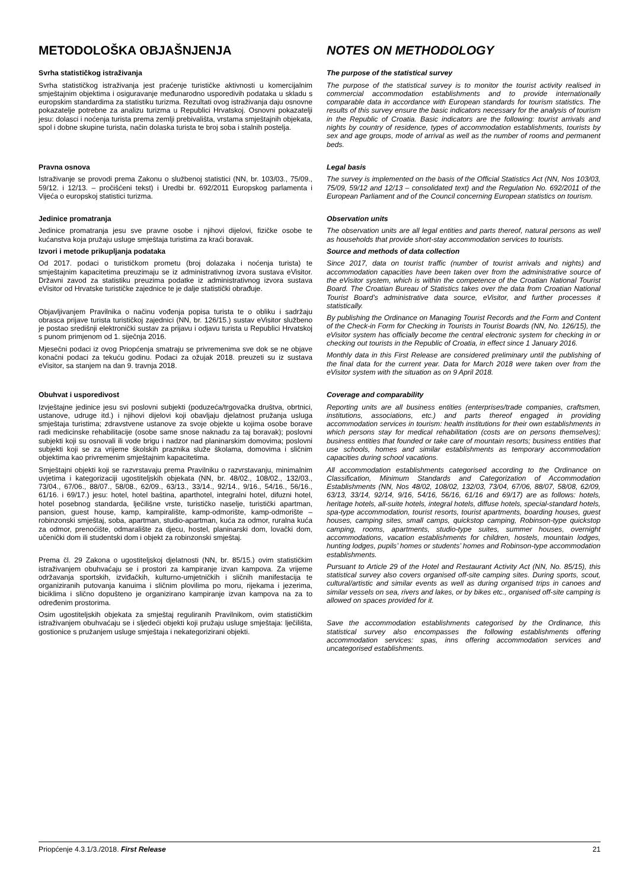METODOLOŠKA OBJAŠNJENJA NOTES ON METHODOLOGY
Svrha statističkog istraživanja
Svrha statističkog istraživanja jest praćenje turističke aktivnosti u komercijalnim smještajnim objektima i osiguravanje međunarodno usporedivih podataka u skladu s europskim standardima za statistiku turizma. Rezultati ovog istraživanja daju osnovne pokazatelje potrebne za analizu turizma u Republici Hrvatskoj. Osnovni pokazatelji jesu: dolasci i noćenja turista prema zemlji prebivališta, vrstama smještajnih objekata, spol i dobne skupine turista, način dolaska turista te broj soba i stalnih postelja.
The purpose of the statistical survey
The purpose of the statistical survey is to monitor the tourist activity realised in commercial accommodation establishments and to provide internationally comparable data in accordance with European standards for tourism statistics. The results of this survey ensure the basic indicators necessary for the analysis of tourism in the Republic of Croatia. Basic indicators are the following: tourist arrivals and nights by country of residence, types of accommodation establishments, tourists by sex and age groups, mode of arrival as well as the number of rooms and permanent beds.
Pravna osnova
Istraživanje se provodi prema Zakonu o službenoj statistici (NN, br. 103/03., 75/09., 59/12. i 12/13. – pročišćeni tekst) i Uredbi br. 692/2011 Europskog parlamenta i Vijeća o europskoj statistici turizma.
Legal basis
The survey is implemented on the basis of the Official Statistics Act (NN, Nos 103/03, 75/09, 59/12 and 12/13 – consolidated text) and the Regulation No. 692/2011 of the European Parliament and of the Council concerning European statistics on tourism.
Jedinice promatranja
Jedinice promatranja jesu sve pravne osobe i njihovi dijelovi, fizičke osobe te kućanstva koja pružaju usluge smještaja turistima za kraći boravak.
Observation units
The observation units are all legal entities and parts thereof, natural persons as well as households that provide short-stay accommodation services to tourists.
Izvori i metode prikupljanja podataka
Od 2017. podaci o turističkom prometu (broj dolazaka i noćenja turista) te smještajnim kapacitetima preuzimaju se iz administrativnog izvora sustava eVisitor. Državni zavod za statistiku preuzima podatke iz administrativnog izvora sustava eVisitor od Hrvatske turističke zajednice te je dalje statistički obrađuje.
Objavljivanjem Pravilnika o načinu vođenja popisa turista te o obliku i sadržaju obrasca prijave turista turističkoj zajednici (NN, br. 126/15.) sustav eVisitor službeno je postao središnji elektronički sustav za prijavu i odjavu turista u Republici Hrvatskoj s punom primjenom od 1. siječnja 2016.
Mjesečni podaci iz ovog Priopćenja smatraju se privremenima sve dok se ne objave konačni podaci za tekuću godinu. Podaci za ožujak 2018. preuzeti su iz sustava eVisitor, sa stanjem na dan 9. travnja 2018.
Source and methods of data collection
Since 2017, data on tourist traffic (number of tourist arrivals and nights) and accommodation capacities have been taken over from the administrative source of the eVisitor system, which is within the competence of the Croatian National Tourist Board. The Croatian Bureau of Statistics takes over the data from Croatian National Tourist Board’s administrative data source, eVisitor, and further processes it statistically.
By publishing the Ordinance on Managing Tourist Records and the Form and Content of the Check-in Form for Checking in Tourists in Tourist Boards (NN, No. 126/15), the eVisitor system has officially become the central electronic system for checking in or checking out tourists in the Republic of Croatia, in effect since 1 January 2016.
Monthly data in this First Release are considered preliminary until the publishing of the final data for the current year. Data for March 2018 were taken over from the eVisitor system with the situation as on 9 April 2018.
Obuhvat i usporedivost
Izvještajne jedinice jesu svi poslovni subjekti (poduzeća/trgovačka društva, obrtnici, ustanove, udruge itd.) i njihovi dijelovi koji obavljaju djelatnost pružanja usluga smještaja turistima; zdravstvene ustanove za svoje objekte u kojima osobe borave radi medicinske rehabilitacije (osobe same snose naknadu za taj boravak); poslovni subjekti koji su osnovali ili vode brigu i nadzor nad planinarskim domovima; poslovni subjekti koji se za vrijeme školskih praznika služe školama, domovima i sličnim objektima kao privremenim smještajnim kapacitetima.
Smještajni objekti koji se razvrstavaju prema Pravilniku o razvrstavanju, minimalnim uvjetima i kategorizaciji ugostiteljskih objekata (NN, br. 48/02., 108/02., 132/03., 73/04., 67/06., 88/07., 58/08., 62/09., 63/13., 33/14., 92/14., 9/16., 54/16., 56/16., 61/16. i 69/17.) jesu: hotel, hotel baština, aparthotel, integralni hotel, difuzni hotel, hotel posebnog standarda, lječilišne vrste, turističko naselje, turistički apartman, pansion, guest house, kamp, kampiralište, kamp-odmorište, kamp-odmorište – robinzonski smještaj, soba, apartman, studio-apartman, kuća za odmor, ruralna kuća za odmor, prenoćište, odmaralište za djecu, hostel, planinarski dom, lovački dom, učenički dom ili studentski dom i objekt za robinzonski smještaj.
Prema čl. 29 Zakona o ugostiteljskoj djelatnosti (NN, br. 85/15.) ovim statističkim istraživanjem obuhvaćaju se i prostori za kampiranje izvan kampova. Za vrijeme održavanja sportskih, izviđačkih, kulturno-umjetničkih i sličnih manifestacija te organiziranih putovanja kanuima i sličnim plovilima po moru, rijekama i jezerima, biciklima i slično dopušteno je organizirano kampiranje izvan kampova na za to određenim prostorima.
Osim ugostiteljskih objekata za smještaj reguliranih Pravilnikom, ovim statističkim istraživanjem obuhvaćaju se i sljedeći objekti koji pružaju usluge smještaja: lječilišta, gostionice s pružanjem usluge smještaja i nekategorizirani objekti.
Coverage and comparability
Reporting units are all business entities (enterprises/trade companies, craftsmen, institutions, associations, etc.) and parts thereof engaged in providing accommodation services in tourism: health institutions for their own establishments in which persons stay for medical rehabilitation (costs are on persons themselves); business entities that founded or take care of mountain resorts; business entities that use schools, homes and similar establishments as temporary accommodation capacities during school vacations.
All accommodation establishments categorised according to the Ordinance on Classification, Minimum Standards and Categorization of Accommodation Establishments (NN, Nos 48/02, 108/02, 132/03, 73/04, 67/06, 88/07, 58/08, 62/09, 63/13, 33/14, 92/14, 9/16, 54/16, 56/16, 61/16 and 69/17) are as follows: hotels, heritage hotels, all-suite hotels, integral hotels, diffuse hotels, special-standard hotels, spa-type accommodation, tourist resorts, tourist apartments, boarding houses, guest houses, camping sites, small camps, quickstop camping, Robinson-type quickstop camping, rooms, apartments, studio-type suites, summer houses, overnight accommodations, vacation establishments for children, hostels, mountain lodges, hunting lodges, pupils’ homes or students’ homes and Robinson-type accommodation establishments.
Pursuant to Article 29 of the Hotel and Restaurant Activity Act (NN, No. 85/15), this statistical survey also covers organised off-site camping sites. During sports, scout, cultural/artistic and similar events as well as during organised trips in canoes and similar vessels on sea, rivers and lakes, or by bikes etc., organised off-site camping is allowed on spaces provided for it.
Save the accommodation establishments categorised by the Ordinance, this statistical survey also encompasses the following establishments offering accommodation services: spas, inns offering accommodation services and uncategorised establishments.
Priopćenje 4.3.1/3./2018. First Release 21